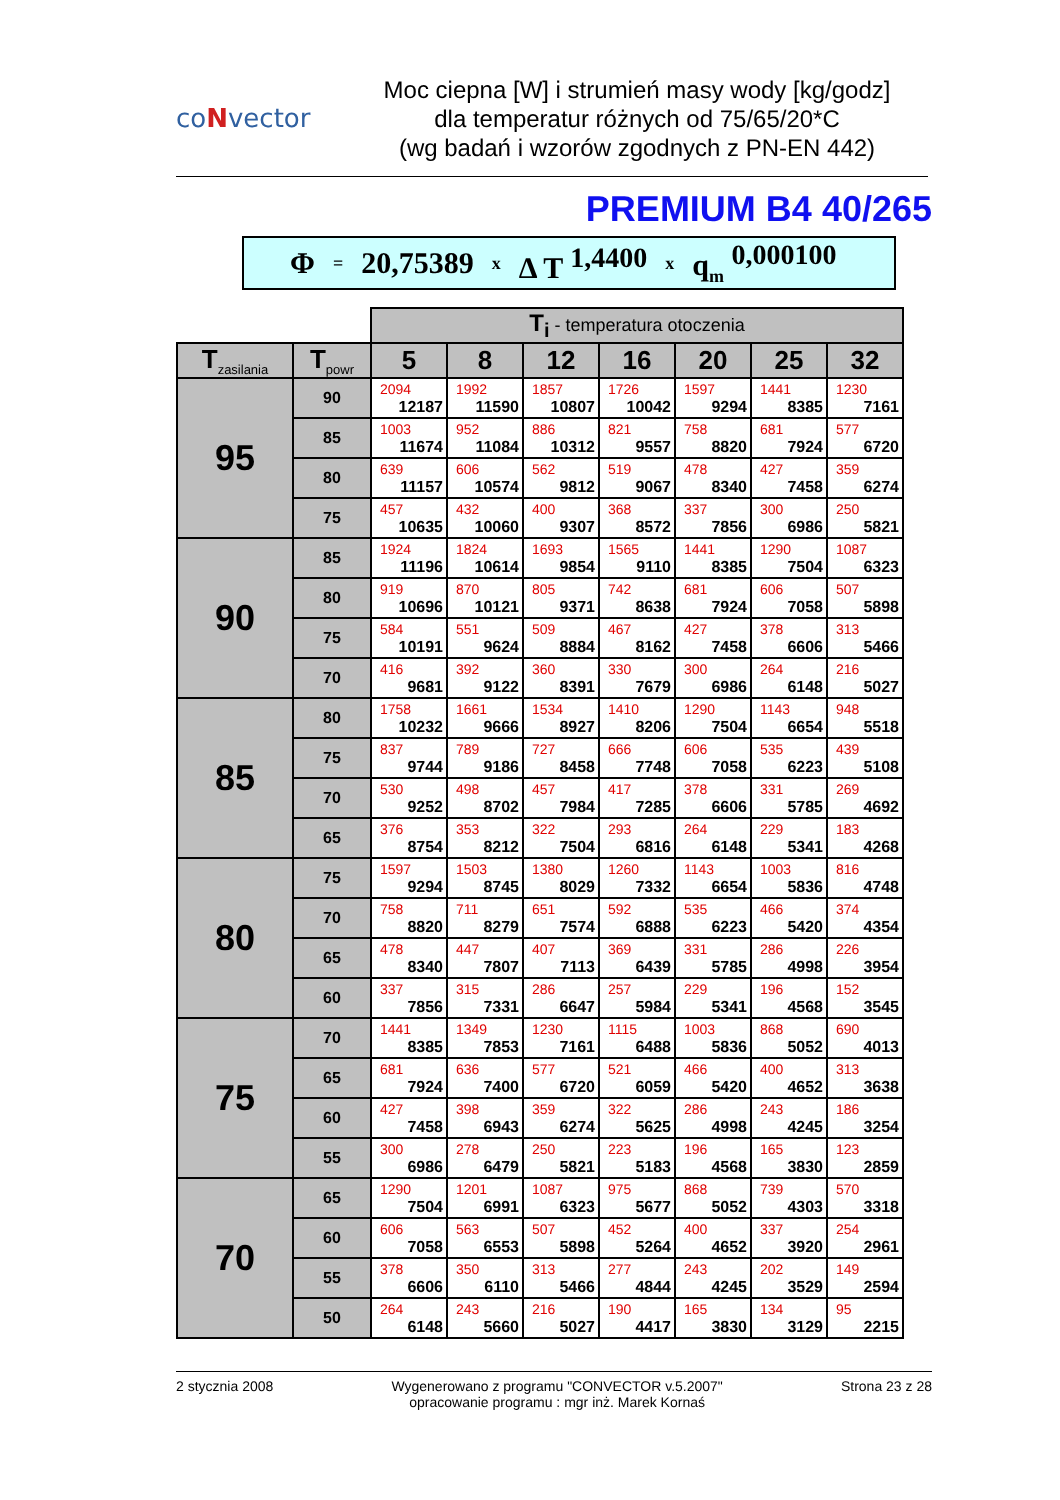coNvector
Moc ciepna [W] i strumień masy wody [kg/godz]
dla temperatur różnych od 75/65/20*C
(wg badań i wzorów zgodnych z PN-EN 442)
PREMIUM B4 40/265
Φ = 20,75389 x Δ T <sup>1,4400</sup> x q<sub>m</sub> <sup>0,000100</sup>
| | | T<sub>i</sub> - temperatura otoczenia | | | | | | |
| T<sub>zasilania</sub> | T<sub>powr</sub> | 5 | 8 | 12 | 16 | 20 | 25 | 32 |
| 95 | 90 | 2094 12187 | 1992 11590 | 1857 10807 | 1726 10042 | 1597 9294 | 1441 8385 | 1230 7161 |
| | 85 | 1003 11674 | 952 11084 | 886 10312 | 821 9557 | 758 8820 | 681 7924 | 577 6720 |
| | 80 | 639 11157 | 606 10574 | 562 9812 | 519 9067 | 478 8340 | 427 7458 | 359 6274 |
| | 75 | 457 10635 | 432 10060 | 400 9307 | 368 8572 | 337 7856 | 300 6986 | 250 5821 |
| 90 | 85 | 1924 11196 | 1824 10614 | 1693 9854 | 1565 9110 | 1441 8385 | 1290 7504 | 1087 6323 |
| | 80 | 919 10696 | 870 10121 | 805 9371 | 742 8638 | 681 7924 | 606 7058 | 507 5898 |
| | 75 | 584 10191 | 551 9624 | 509 8884 | 467 8162 | 427 7458 | 378 6606 | 313 5466 |
| | 70 | 416 9681 | 392 9122 | 360 8391 | 330 7679 | 300 6986 | 264 6148 | 216 5027 |
| 85 | 80 | 1758 10232 | 1661 9666 | 1534 8927 | 1410 8206 | 1290 7504 | 1143 6654 | 948 5518 |
| | 75 | 837 9744 | 789 9186 | 727 8458 | 666 7748 | 606 7058 | 535 6223 | 439 5108 |
| | 70 | 530 9252 | 498 8702 | 457 7984 | 417 7285 | 378 6606 | 331 5785 | 269 4692 |
| | 65 | 376 8754 | 353 8212 | 322 7504 | 293 6816 | 264 6148 | 229 5341 | 183 4268 |
| 80 | 75 | 1597 9294 | 1503 8745 | 1380 8029 | 1260 7332 | 1143 6654 | 1003 5836 | 816 4748 |
| | 70 | 758 8820 | 711 8279 | 651 7574 | 592 6888 | 535 6223 | 466 5420 | 374 4354 |
| | 65 | 478 8340 | 447 7807 | 407 7113 | 369 6439 | 331 5785 | 286 4998 | 226 3954 |
| | 60 | 337 7856 | 315 7331 | 286 6647 | 257 5984 | 229 5341 | 196 4568 | 152 3545 |
| 75 | 70 | 1441 8385 | 1349 7853 | 1230 7161 | 1115 6488 | 1003 5836 | 868 5052 | 690 4013 |
| | 65 | 681 7924 | 636 7400 | 577 6720 | 521 6059 | 466 5420 | 400 4652 | 313 3638 |
| | 60 | 427 7458 | 398 6943 | 359 6274 | 322 5625 | 286 4998 | 243 4245 | 186 3254 |
| | 55 | 300 6986 | 278 6479 | 250 5821 | 223 5183 | 196 4568 | 165 3830 | 123 2859 |
| 70 | 65 | 1290 7504 | 1201 6991 | 1087 6323 | 975 5677 | 868 5052 | 739 4303 | 570 3318 |
| | 60 | 606 7058 | 563 6553 | 507 5898 | 452 5264 | 400 4652 | 337 3920 | 254 2961 |
| | 55 | 378 6606 | 350 6110 | 313 5466 | 277 4844 | 243 4245 | 202 3529 | 149 2594 |
| | 50 | 264 6148 | 243 5660 | 216 5027 | 190 4417 | 165 3830 | 134 3129 | 95 2215 |
2 stycznia 2008 Wygenerowano z programu "CONVECTOR v.5.2007"
opracowanie programu : mgr inż. Marek Kornaś Strona 23 z 28